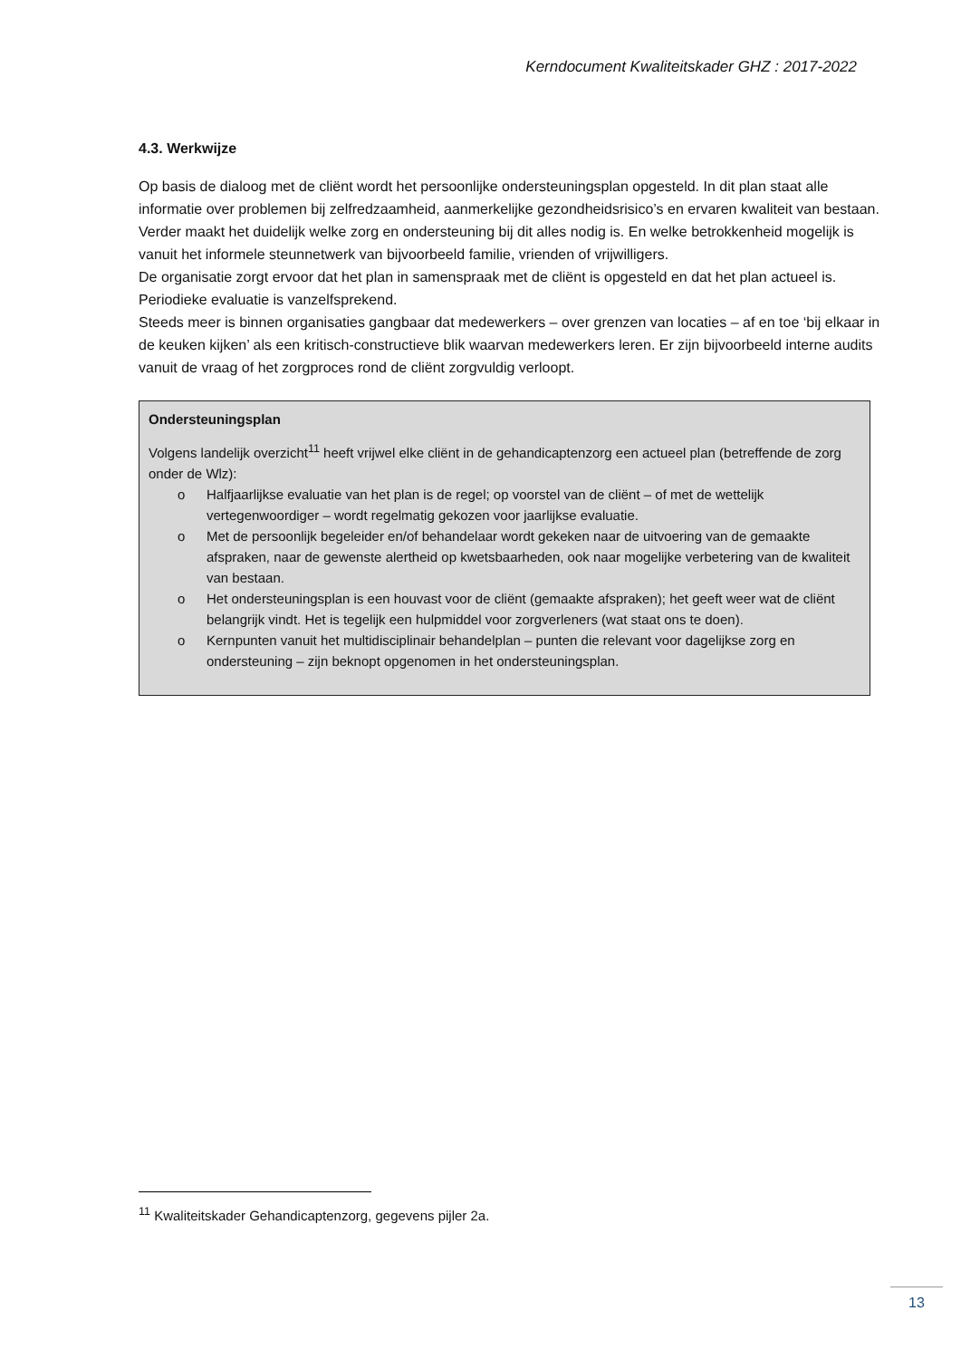Kerndocument Kwaliteitskader GHZ : 2017-2022
4.3. Werkwijze
Op basis de dialoog met de cliënt wordt het persoonlijke ondersteuningsplan opgesteld. In dit plan staat alle informatie over problemen bij zelfredzaamheid, aanmerkelijke gezondheidsrisico’s en ervaren kwaliteit van bestaan. Verder maakt het duidelijk welke zorg en ondersteuning bij dit alles nodig is. En welke betrokkenheid mogelijk is vanuit het informele steunnetwerk van bijvoorbeeld familie, vrienden of vrijwilligers.
De organisatie zorgt ervoor dat het plan in samenspraak met de cliënt is opgesteld en dat het plan actueel is. Periodieke evaluatie is vanzelfsprekend.
Steeds meer is binnen organisaties gangbaar dat medewerkers – over grenzen van locaties – af en toe ‘bij elkaar in de keuken kijken’ als een kritisch-constructieve blik waarvan medewerkers leren. Er zijn bijvoorbeeld interne audits vanuit de vraag of het zorgproces rond de cliënt zorgvuldig verloopt.
Ondersteuningsplan
Volgens landelijk overzicht<sup>11</sup> heeft vrijwel elke cliënt in de gehandicaptenzorg een actueel plan (betreffende de zorg onder de Wlz):
o Halfjaarlijkse evaluatie van het plan is de regel; op voorstel van de cliënt – of met de wettelijk vertegenwoordiger – wordt regelmatig gekozen voor jaarlijkse evaluatie.
o Met de persoonlijk begeleider en/of behandelaar wordt gekeken naar de uitvoering van de gemaakte afspraken, naar de gewenste alertheid op kwetsbaarheden, ook naar mogelijke verbetering van de kwaliteit van bestaan.
o Het ondersteuningsplan is een houvast voor de cliënt (gemaakte afspraken); het geeft weer wat de cliënt belangrijk vindt. Het is tegelijk een hulpmiddel voor zorgverleners (wat staat ons te doen).
o Kernpunten vanuit het multidisciplinair behandelplan – punten die relevant voor dagelijkse zorg en ondersteuning – zijn beknopt opgenomen in het ondersteuningsplan.
<sup>11</sup> Kwaliteitskader Gehandicaptenzorg, gegevens pijler 2a.
13